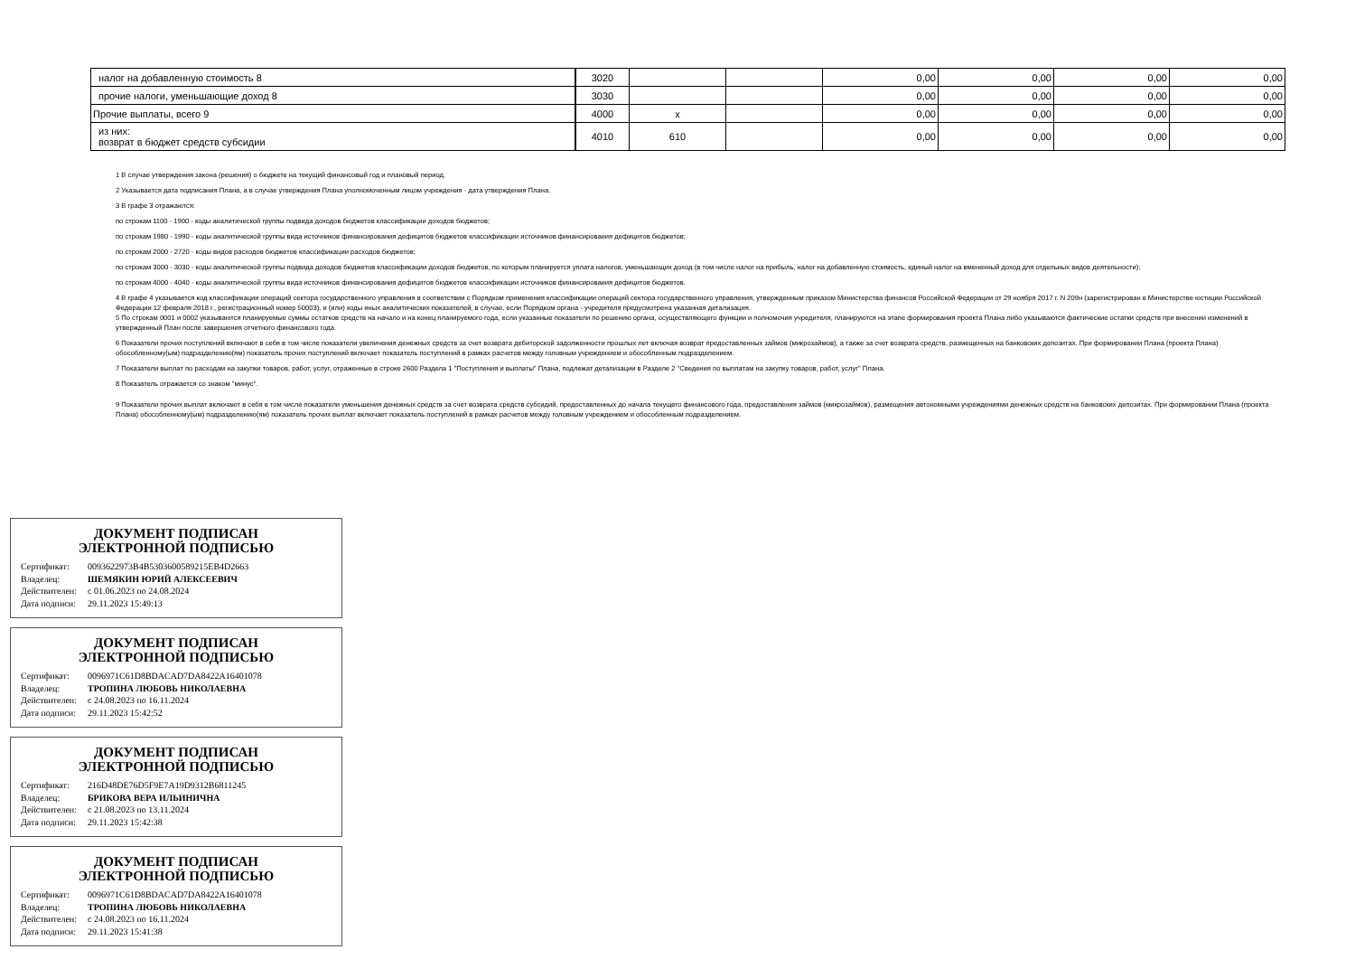| налог на добавленную стоимость 8 | 3020 | | | 0,00 | 0,00 | 0,00 | 0,00 |
| прочие налоги, уменьшающие доход 8 | 3030 | | | 0,00 | 0,00 | 0,00 | 0,00 |
| Прочие выплаты, всего 9 | 4000 | x | | 0,00 | 0,00 | 0,00 | 0,00 |
| из них: возврат в бюджет средств субсидии | 4010 | 610 | | 0,00 | 0,00 | 0,00 | 0,00 |
1 В случае утверждения закона (решения) о бюджете на текущий финансовый год и плановый период.
2 Указывается дата подписания Плана, а в случае утверждения Плана уполномоченным лицом учреждения - дата утверждения Плана.
3 В графе 3 отражаются:
по строкам 1100 - 1900 - коды аналитической группы подвида доходов бюджетов классификации доходов бюджетов;
по строкам 1980 - 1990 - коды аналитической группы вида источников финансирования дефицитов бюджетов классификации источников финансирования дефицитов бюджетов;
по строкам 2000 - 2720 - коды видов расходов бюджетов классификации расходов бюджетов;
по строкам 3000 - 3030 - коды аналитической группы подвида доходов бюджетов классификации доходов бюджетов, по которым планируется уплата налогов, уменьшающих доход (в том числе налог на прибыль, налог на добавленную стоимость, единый налог на вмененный доход для отдельных видов деятельности);
по строкам 4000 - 4040 - коды аналитической группы вида источников финансирования дефицитов бюджетов классификации источников финансирования дефицитов бюджетов.
4 В графе 4 указывается код классификации операций сектора государственного управления в соответствии с Порядком применения классификации операций сектора государственного управления, утвержденным приказом Министерства финансов Российской Федерации от 29 ноября 2017 г. N 209н (зарегистрирован в Министерстве юстиции Российской Федерации 12 февраля 2018 г., регистрационный номер 50003), и (или) коды иных аналитических показателей, в случае, если Порядком органа - учредителя предусмотрена указанная детализация.
5 По строкам 0001 и 0002 указываются планируемые суммы остатков средств на начало и на конец планируемого года, если указанные показатели по решению органа, осуществляющего функции и полномочия учредителя, планируются на этапе формирования проекта Плана либо указываются фактические остатки средств при внесении изменений в утвержденный План после завершения отчетного финансового года.
6 Показатели прочих поступлений включают в себя в том числе показатели увеличения денежных средств за счет возврата дебиторской задолженности прошлых лет включая возврат предоставленных займов (микрозаймов), а также за счет возврата средств, размещенных на банковских депозитах. При формировании Плана (проекта Плана) обособленному(ым) подразделению(ям) показатель прочих поступлений включает показатель поступлений в рамках расчетов между головным учреждением и обособленным подразделением.
7 Показатели выплат по расходам на закупки товаров, работ, услуг, отраженные в строке 2600 Раздела 1 "Поступления и выплаты" Плана, подлежат детализации в Разделе 2 "Сведения по выплатам на закупку товаров, работ, услуг" Плана.
8 Показатель отражается со знаком "минус".
9 Показатели прочих выплат включают в себя в том числе показатели уменьшения денежных средств за счет возврата средств субсидий, предоставленных до начала текущего финансового года, предоставления займов (микрозаймов), размещения автономными учреждениями денежных средств на банковских депозитах. При формировании Плана (проекта Плана) обособленному(ым) подразделению(ям) показатель прочих выплат включает показатель поступлений в рамках расчетов между головным учреждением и обособленным подразделением.
ДОКУМЕНТ ПОДПИСАН
ЭЛЕКТРОННОЙ ПОДПИСЬЮ
| Сертификат: | 0093622973B4B5303600589215EB4D2663 |
| Владелец: | ШЕМЯКИН ЮРИЙ АЛЕКСЕЕВИЧ |
| Действителен: | с 01.06.2023 по 24.08.2024 |
| Дата подписи: | 29.11.2023 15:49:13 |
ДОКУМЕНТ ПОДПИСАН
ЭЛЕКТРОННОЙ ПОДПИСЬЮ
| Сертификат: | 0096971C61D8BDACAD7DA8422A16401078 |
| Владелец: | ТРОПИНА ЛЮБОВЬ НИКОЛАЕВНА |
| Действителен: | с 24.08.2023 по 16.11.2024 |
| Дата подписи: | 29.11.2023 15:42:52 |
ДОКУМЕНТ ПОДПИСАН
ЭЛЕКТРОННОЙ ПОДПИСЬЮ
| Сертификат: | 216D48DE76D5F9E7A19D9312B6811245 |
| Владелец: | БРИКОВА ВЕРА ИЛЬИНИЧНА |
| Действителен: | с 21.08.2023 по 13.11.2024 |
| Дата подписи: | 29.11.2023 15:42:38 |
ДОКУМЕНТ ПОДПИСАН
ЭЛЕКТРОННОЙ ПОДПИСЬЮ
| Сертификат: | 0096971C61D8BDACAD7DA8422A16401078 |
| Владелец: | ТРОПИНА ЛЮБОВЬ НИКОЛАЕВНА |
| Действителен: | с 24.08.2023 по 16.11.2024 |
| Дата подписи: | 29.11.2023 15:41:38 |